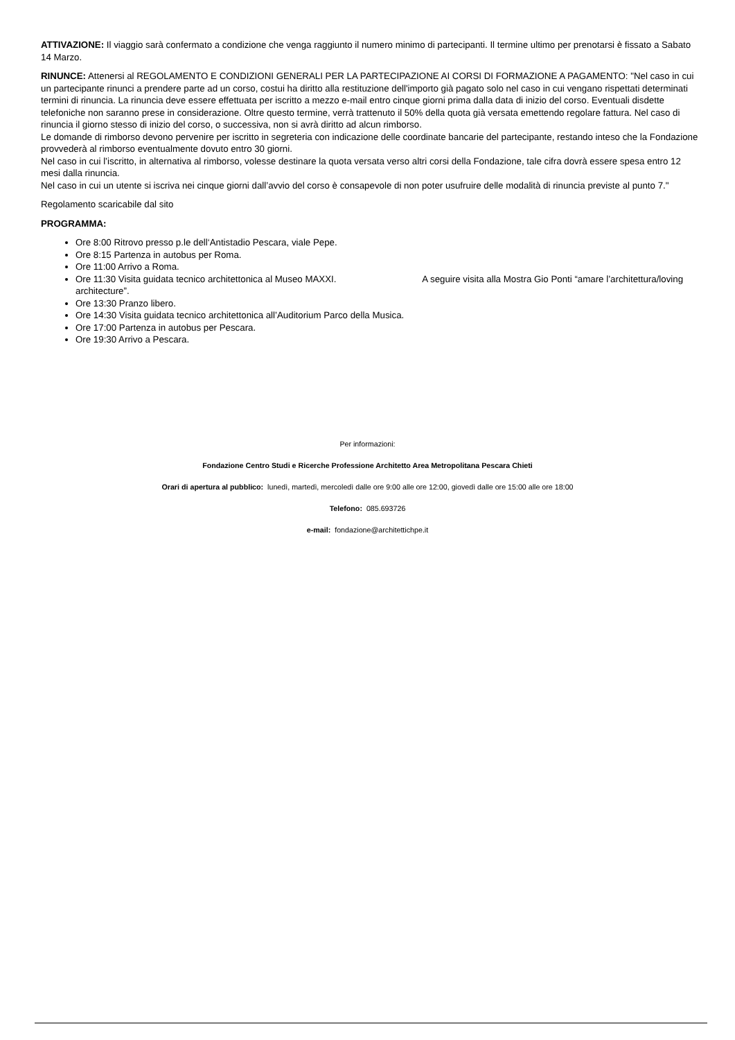ATTIVAZIONE: Il viaggio sarà confermato a condizione che venga raggiunto il numero minimo di partecipanti. Il termine ultimo per prenotarsi è fissato a Sabato 14 Marzo.
RINUNCE: Attenersi al REGOLAMENTO E CONDIZIONI GENERALI PER LA PARTECIPAZIONE AI CORSI DI FORMAZIONE A PAGAMENTO: "Nel caso in cui un partecipante rinunci a prendere parte ad un corso, costui ha diritto alla restituzione dell'importo già pagato solo nel caso in cui vengano rispettati determinati termini di rinuncia. La rinuncia deve essere effettuata per iscritto a mezzo e-mail entro cinque giorni prima dalla data di inizio del corso. Eventuali disdette telefoniche non saranno prese in considerazione. Oltre questo termine, verrà trattenuto il 50% della quota già versata emettendo regolare fattura. Nel caso di rinuncia il giorno stesso di inizio del corso, o successiva, non si avrà diritto ad alcun rimborso.
Le domande di rimborso devono pervenire per iscritto in segreteria con indicazione delle coordinate bancarie del partecipante, restando inteso che la Fondazione provvederà al rimborso eventualmente dovuto entro 30 giorni.
Nel caso in cui l’iscritto, in alternativa al rimborso, volesse destinare la quota versata verso altri corsi della Fondazione, tale cifra dovrà essere spesa entro 12 mesi dalla rinuncia.
Nel caso in cui un utente si iscriva nei cinque giorni dall’avvio del corso è consapevole di non poter usufruire delle modalità di rinuncia previste al punto 7."
Regolamento scaricabile dal sito
PROGRAMMA:
Ore 8:00 Ritrovo presso p.le dell‘Antistadio Pescara, viale Pepe.
Ore 8:15 Partenza in autobus per Roma.
Ore 11:00 Arrivo a Roma.
Ore 11:30 Visita guidata tecnico architettonica al Museo MAXXI. A seguire visita alla Mostra Gio Ponti “amare l’architettura/loving architecture”.
Ore 13:30 Pranzo libero.
Ore 14:30 Visita guidata tecnico architettonica all’Auditorium Parco della Musica.
Ore 17:00 Partenza in autobus per Pescara.
Ore 19:30 Arrivo a Pescara.
Per informazioni:
Fondazione Centro Studi e Ricerche Professione Architetto Area Metropolitana Pescara Chieti
Orari di apertura al pubblico: lunedì, martedì, mercoledì dalle ore 9:00 alle ore 12:00, giovedì dalle ore 15:00 alle ore 18:00
Telefono: 085.693726
e-mail: fondazione@architettichpe.it